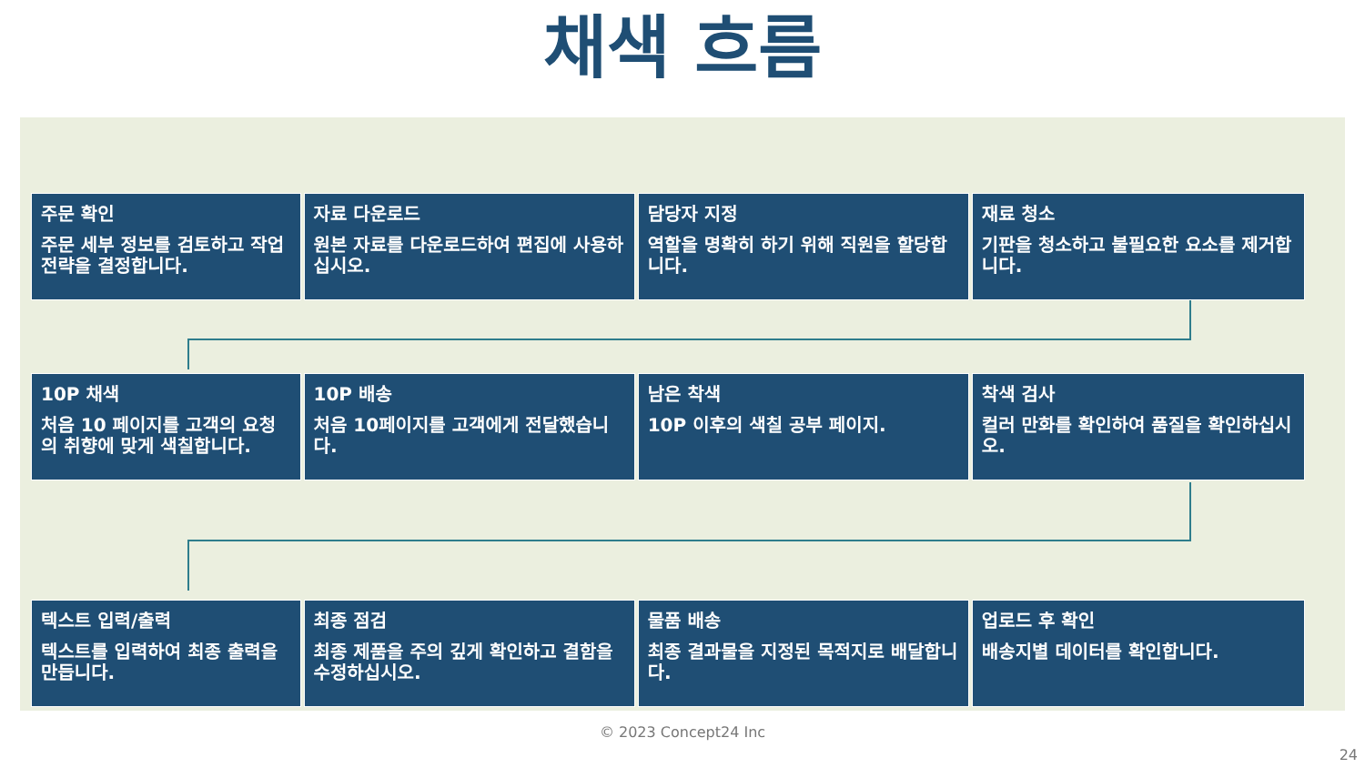채색 흐름
주문 확인
주문 세부 정보를 검토하고 작업 전략을 결정합니다.
자료 다운로드
원본 자료를 다운로드하여 편집에 사용하십시오.
담당자 지정
역할을 명확히 하기 위해 직원을 할당합니다.
재료 청소
기판을 청소하고 불필요한 요소를 제거합니다.
10P 채색
처음 10 페이지를 고객의 요청의 취향에 맞게 색칠합니다.
10P 배송
처음 10페이지를 고객에게 전달했습니다.
남은 착색
10P 이후의 색칠 공부 페이지.
착색 검사
컬러 만화를 확인하여 품질을 확인하십시오.
텍스트 입력/출력
텍스트를 입력하여 최종 출력을 만듭니다.
최종 점검
최종 제품을 주의 깊게 확인하고 결함을 수정하십시오.
물품 배송
최종 결과물을 지정된 목적지로 배달합니다.
업로드 후 확인
배송지별 데이터를 확인합니다.
© 2023 Concept24 Inc
24